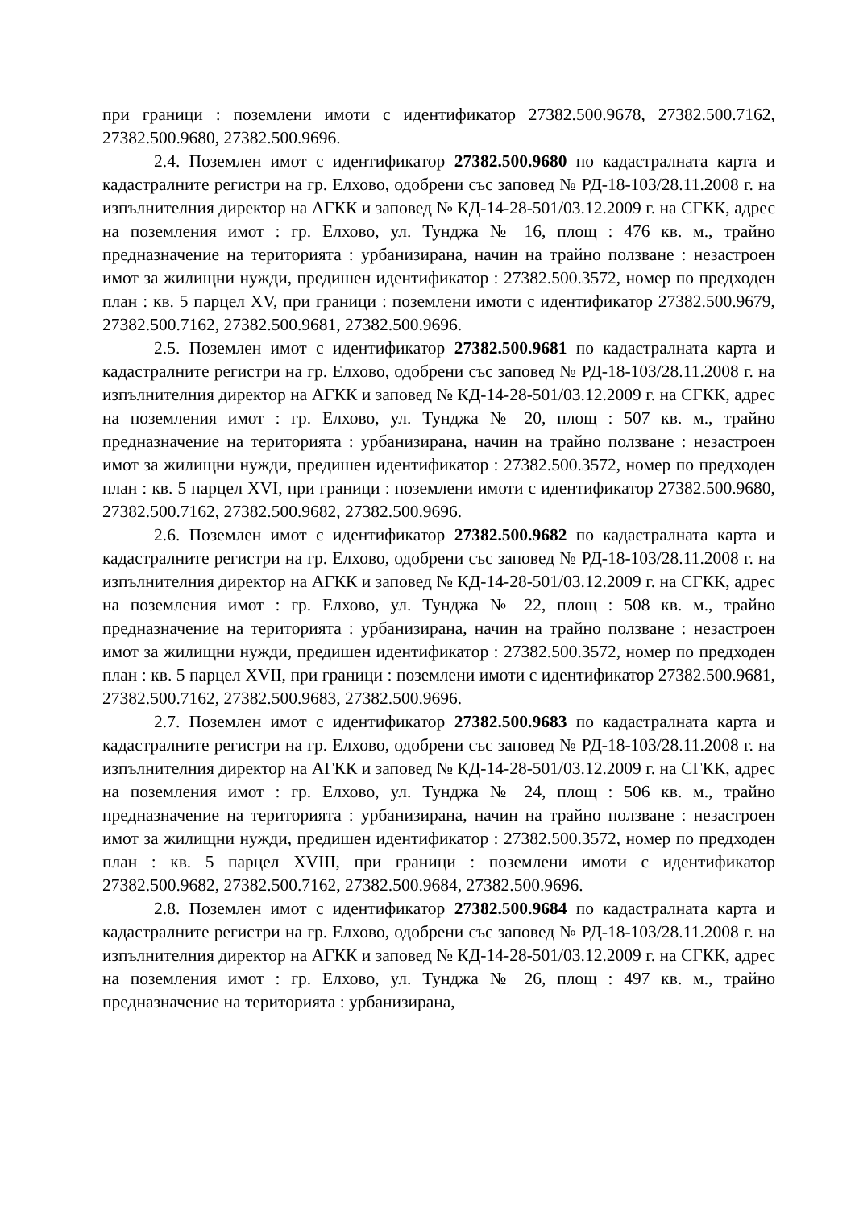при граници : поземлени имоти с идентификатор 27382.500.9678, 27382.500.7162, 27382.500.9680, 27382.500.9696.
2.4. Поземлен имот с идентификатор 27382.500.9680 по кадастралната карта и кадастралните регистри на гр. Елхово, одобрени със заповед № РД-18-103/28.11.2008 г. на изпълнителния директор на АГКК и заповед № КД-14-28-501/03.12.2009 г. на СГКК, адрес на поземления имот : гр. Елхово, ул. Тунджа № 16, площ : 476 кв. м., трайно предназначение на територията : урбанизирана, начин на трайно ползване : незастроен имот за жилищни нужди, предишен идентификатор : 27382.500.3572, номер по предходен план : кв. 5 парцел XV, при граници : поземлени имоти с идентификатор 27382.500.9679, 27382.500.7162, 27382.500.9681, 27382.500.9696.
2.5. Поземлен имот с идентификатор 27382.500.9681 по кадастралната карта и кадастралните регистри на гр. Елхово, одобрени със заповед № РД-18-103/28.11.2008 г. на изпълнителния директор на АГКК и заповед № КД-14-28-501/03.12.2009 г. на СГКК, адрес на поземления имот : гр. Елхово, ул. Тунджа № 20, площ : 507 кв. м., трайно предназначение на територията : урбанизирана, начин на трайно ползване : незастроен имот за жилищни нужди, предишен идентификатор : 27382.500.3572, номер по предходен план : кв. 5 парцел XVI, при граници : поземлени имоти с идентификатор 27382.500.9680, 27382.500.7162, 27382.500.9682, 27382.500.9696.
2.6. Поземлен имот с идентификатор 27382.500.9682 по кадастралната карта и кадастралните регистри на гр. Елхово, одобрени със заповед № РД-18-103/28.11.2008 г. на изпълнителния директор на АГКК и заповед № КД-14-28-501/03.12.2009 г. на СГКК, адрес на поземления имот : гр. Елхово, ул. Тунджа № 22, площ : 508 кв. м., трайно предназначение на територията : урбанизирана, начин на трайно ползване : незастроен имот за жилищни нужди, предишен идентификатор : 27382.500.3572, номер по предходен план : кв. 5 парцел XVII, при граници : поземлени имоти с идентификатор 27382.500.9681, 27382.500.7162, 27382.500.9683, 27382.500.9696.
2.7. Поземлен имот с идентификатор 27382.500.9683 по кадастралната карта и кадастралните регистри на гр. Елхово, одобрени със заповед № РД-18-103/28.11.2008 г. на изпълнителния директор на АГКК и заповед № КД-14-28-501/03.12.2009 г. на СГКК, адрес на поземления имот : гр. Елхово, ул. Тунджа № 24, площ : 506 кв. м., трайно предназначение на територията : урбанизирана, начин на трайно ползване : незастроен имот за жилищни нужди, предишен идентификатор : 27382.500.3572, номер по предходен план : кв. 5 парцел XVIII, при граници : поземлени имоти с идентификатор 27382.500.9682, 27382.500.7162, 27382.500.9684, 27382.500.9696.
2.8. Поземлен имот с идентификатор 27382.500.9684 по кадастралната карта и кадастралните регистри на гр. Елхово, одобрени със заповед № РД-18-103/28.11.2008 г. на изпълнителния директор на АГКК и заповед № КД-14-28-501/03.12.2009 г. на СГКК, адрес на поземления имот : гр. Елхово, ул. Тунджа № 26, площ : 497 кв. м., трайно предназначение на територията : урбанизирана,